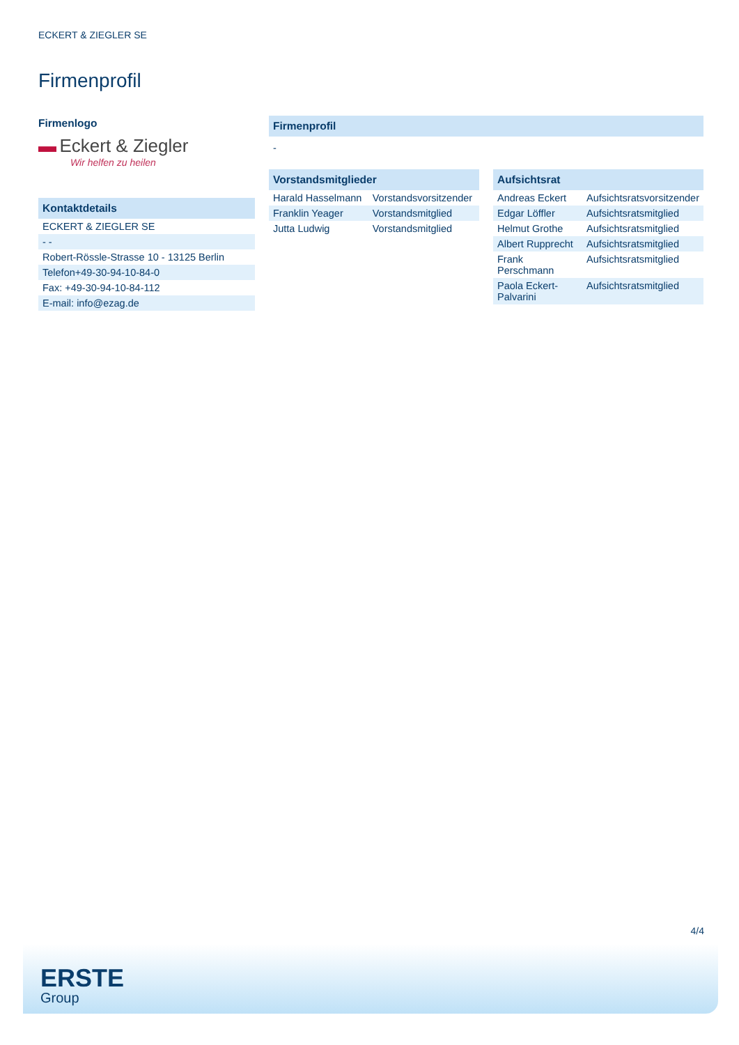ECKERT & ZIEGLER SE
Firmenprofil
Firmenlogo
▬ Eckert & Ziegler
Wir helfen zu heilen
| Kontaktdetails |
| --- |
| ECKERT & ZIEGLER SE |
| - - |
| Robert-Rössle-Strasse 10 - 13125 Berlin |
| Telefon+49-30-94-10-84-0 |
| Fax: +49-30-94-10-84-112 |
| E-mail: info@ezag.de |
| Firmenprofil |
| --- |
| - |
| Vorstandsmitglieder | |
| --- | --- |
| Harald Hasselmann | Vorstandsvorsitzender |
| Franklin Yeager | Vorstandsmitglied |
| Jutta Ludwig | Vorstandsmitglied |
| Aufsichtsrat | |
| --- | --- |
| Andreas Eckert | Aufsichtsratsvorsitzender |
| Edgar Löffler | Aufsichtsratsmitglied |
| Helmut Grothe | Aufsichtsratsmitglied |
| Albert Rupprecht | Aufsichtsratsmitglied |
| Frank Perschmann | Aufsichtsratsmitglied |
| Paola Eckert-Palvarini | Aufsichtsratsmitglied |
4/4
ERSTE
Group